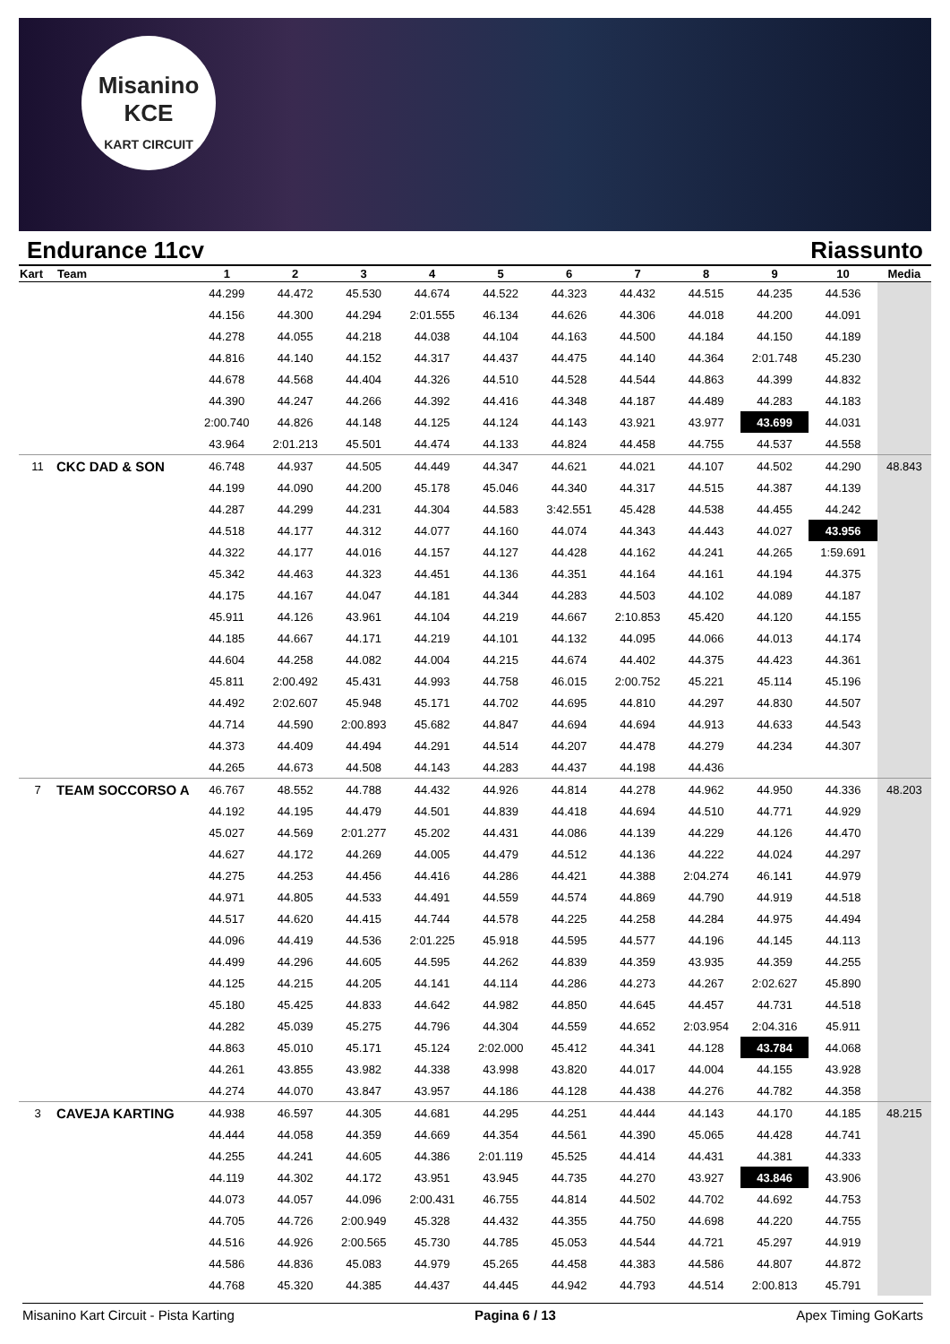Misanino
KCE
KART CIRCUIT
Endurance 11cv Riassunto
| Kart | Team | 1 | 2 | 3 | 4 | 5 | 6 | 7 | 8 | 9 | 10 | Media |
| --- | --- | --- | --- | --- | --- | --- | --- | --- | --- | --- | --- | --- |
| | | 44.299 | 44.472 | 45.530 | 44.674 | 44.522 | 44.323 | 44.432 | 44.515 | 44.235 | 44.536 | |
| | | 44.156 | 44.300 | 44.294 | 2:01.555 | 46.134 | 44.626 | 44.306 | 44.018 | 44.200 | 44.091 | |
| | | 44.278 | 44.055 | 44.218 | 44.038 | 44.104 | 44.163 | 44.500 | 44.184 | 44.150 | 44.189 | |
| | | 44.816 | 44.140 | 44.152 | 44.317 | 44.437 | 44.475 | 44.140 | 44.364 | 2:01.748 | 45.230 | |
| | | 44.678 | 44.568 | 44.404 | 44.326 | 44.510 | 44.528 | 44.544 | 44.863 | 44.399 | 44.832 | |
| | | 44.390 | 44.247 | 44.266 | 44.392 | 44.416 | 44.348 | 44.187 | 44.489 | 44.283 | 44.183 | |
| | | 2:00.740 | 44.826 | 44.148 | 44.125 | 44.124 | 44.143 | 43.921 | 43.977 | 43.699 | 44.031 | |
| | | 43.964 | 2:01.213 | 45.501 | 44.474 | 44.133 | 44.824 | 44.458 | 44.755 | 44.537 | 44.558 | |
| 11 | CKC DAD & SON | 46.748 | 44.937 | 44.505 | 44.449 | 44.347 | 44.621 | 44.021 | 44.107 | 44.502 | 44.290 | 48.843 |
| | | 44.199 | 44.090 | 44.200 | 45.178 | 45.046 | 44.340 | 44.317 | 44.515 | 44.387 | 44.139 | |
| | | 44.287 | 44.299 | 44.231 | 44.304 | 44.583 | 3:42.551 | 45.428 | 44.538 | 44.455 | 44.242 | |
| | | 44.518 | 44.177 | 44.312 | 44.077 | 44.160 | 44.074 | 44.343 | 44.443 | 44.027 | 43.956 | |
| | | 44.322 | 44.177 | 44.016 | 44.157 | 44.127 | 44.428 | 44.162 | 44.241 | 44.265 | 1:59.691 | |
| | | 45.342 | 44.463 | 44.323 | 44.451 | 44.136 | 44.351 | 44.164 | 44.161 | 44.194 | 44.375 | |
| | | 44.175 | 44.167 | 44.047 | 44.181 | 44.344 | 44.283 | 44.503 | 44.102 | 44.089 | 44.187 | |
| | | 45.911 | 44.126 | 43.961 | 44.104 | 44.219 | 44.667 | 2:10.853 | 45.420 | 44.120 | 44.155 | |
| | | 44.185 | 44.667 | 44.171 | 44.219 | 44.101 | 44.132 | 44.095 | 44.066 | 44.013 | 44.174 | |
| | | 44.604 | 44.258 | 44.082 | 44.004 | 44.215 | 44.674 | 44.402 | 44.375 | 44.423 | 44.361 | |
| | | 45.811 | 2:00.492 | 45.431 | 44.993 | 44.758 | 46.015 | 2:00.752 | 45.221 | 45.114 | 45.196 | |
| | | 44.492 | 2:02.607 | 45.948 | 45.171 | 44.702 | 44.695 | 44.810 | 44.297 | 44.830 | 44.507 | |
| | | 44.714 | 44.590 | 2:00.893 | 45.682 | 44.847 | 44.694 | 44.694 | 44.913 | 44.633 | 44.543 | |
| | | 44.373 | 44.409 | 44.494 | 44.291 | 44.514 | 44.207 | 44.478 | 44.279 | 44.234 | 44.307 | |
| | | 44.265 | 44.673 | 44.508 | 44.143 | 44.283 | 44.437 | 44.198 | 44.436 | | | |
| 7 | TEAM SOCCORSO A | 46.767 | 48.552 | 44.788 | 44.432 | 44.926 | 44.814 | 44.278 | 44.962 | 44.950 | 44.336 | 48.203 |
| | | 44.192 | 44.195 | 44.479 | 44.501 | 44.839 | 44.418 | 44.694 | 44.510 | 44.771 | 44.929 | |
| | | 45.027 | 44.569 | 2:01.277 | 45.202 | 44.431 | 44.086 | 44.139 | 44.229 | 44.126 | 44.470 | |
| | | 44.627 | 44.172 | 44.269 | 44.005 | 44.479 | 44.512 | 44.136 | 44.222 | 44.024 | 44.297 | |
| | | 44.275 | 44.253 | 44.456 | 44.416 | 44.286 | 44.421 | 44.388 | 2:04.274 | 46.141 | 44.979 | |
| | | 44.971 | 44.805 | 44.533 | 44.491 | 44.559 | 44.574 | 44.869 | 44.790 | 44.919 | 44.518 | |
| | | 44.517 | 44.620 | 44.415 | 44.744 | 44.578 | 44.225 | 44.258 | 44.284 | 44.975 | 44.494 | |
| | | 44.096 | 44.419 | 44.536 | 2:01.225 | 45.918 | 44.595 | 44.577 | 44.196 | 44.145 | 44.113 | |
| | | 44.499 | 44.296 | 44.605 | 44.595 | 44.262 | 44.839 | 44.359 | 43.935 | 44.359 | 44.255 | |
| | | 44.125 | 44.215 | 44.205 | 44.141 | 44.114 | 44.286 | 44.273 | 44.267 | 2:02.627 | 45.890 | |
| | | 45.180 | 45.425 | 44.833 | 44.642 | 44.982 | 44.850 | 44.645 | 44.457 | 44.731 | 44.518 | |
| | | 44.282 | 45.039 | 45.275 | 44.796 | 44.304 | 44.559 | 44.652 | 2:03.954 | 2:04.316 | 45.911 | |
| | | 44.863 | 45.010 | 45.171 | 45.124 | 2:02.000 | 45.412 | 44.341 | 44.128 | 43.784 | 44.068 | |
| | | 44.261 | 43.855 | 43.982 | 44.338 | 43.998 | 43.820 | 44.017 | 44.004 | 44.155 | 43.928 | |
| | | 44.274 | 44.070 | 43.847 | 43.957 | 44.186 | 44.128 | 44.438 | 44.276 | 44.782 | 44.358 | |
| 3 | CAVEJA KARTING | 44.938 | 46.597 | 44.305 | 44.681 | 44.295 | 44.251 | 44.444 | 44.143 | 44.170 | 44.185 | 48.215 |
| | | 44.444 | 44.058 | 44.359 | 44.669 | 44.354 | 44.561 | 44.390 | 45.065 | 44.428 | 44.741 | |
| | | 44.255 | 44.241 | 44.605 | 44.386 | 2:01.119 | 45.525 | 44.414 | 44.431 | 44.381 | 44.333 | |
| | | 44.119 | 44.302 | 44.172 | 43.951 | 43.945 | 44.735 | 44.270 | 43.927 | 43.846 | 43.906 | |
| | | 44.073 | 44.057 | 44.096 | 2:00.431 | 46.755 | 44.814 | 44.502 | 44.702 | 44.692 | 44.753 | |
| | | 44.705 | 44.726 | 2:00.949 | 45.328 | 44.432 | 44.355 | 44.750 | 44.698 | 44.220 | 44.755 | |
| | | 44.516 | 44.926 | 2:00.565 | 45.730 | 44.785 | 45.053 | 44.544 | 44.721 | 45.297 | 44.919 | |
| | | 44.586 | 44.836 | 45.083 | 44.979 | 45.265 | 44.458 | 44.383 | 44.586 | 44.807 | 44.872 | |
| | | 44.768 | 45.320 | 44.385 | 44.437 | 44.445 | 44.942 | 44.793 | 44.514 | 2:00.813 | 45.791 | |
Misanino Kart Circuit - Pista Karting Pagina 6 / 13 Apex Timing GoKarts